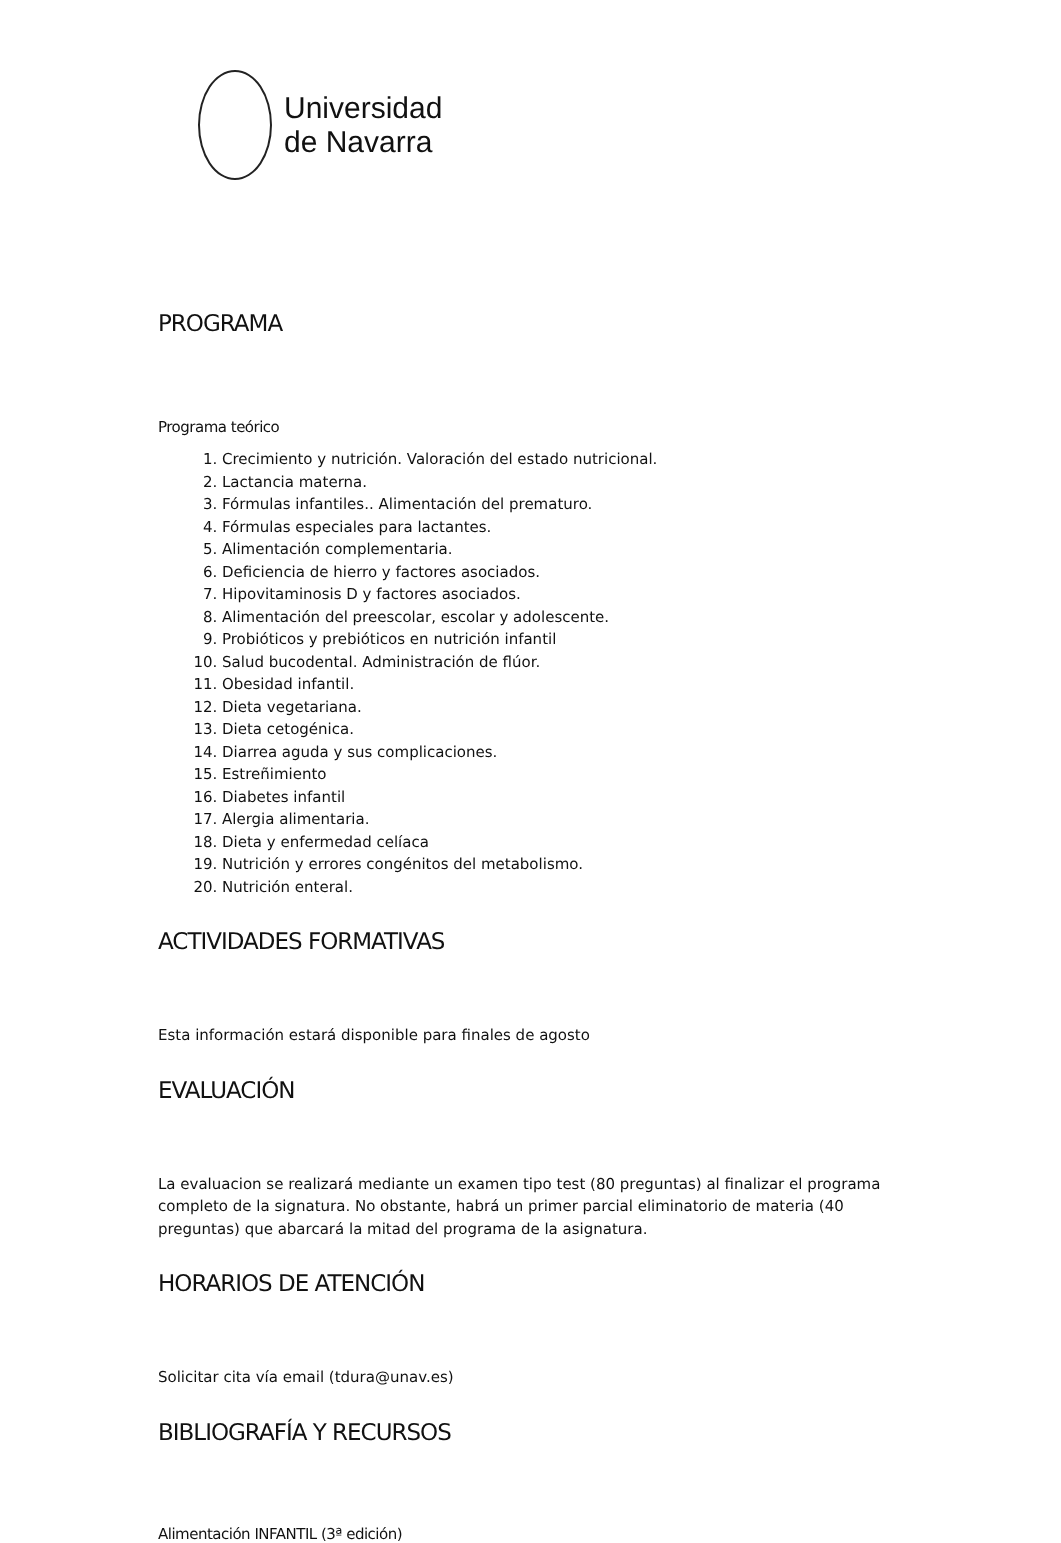Universidad
de Navarra
PROGRAMA
Programa teórico
1. Crecimiento y nutrición. Valoración del estado nutricional.
2. Lactancia materna.
3. Fórmulas infantiles.. Alimentación del prematuro.
4. Fórmulas especiales para lactantes.
5. Alimentación complementaria.
6. Deficiencia de hierro y factores asociados.
7. Hipovitaminosis D y factores asociados.
8. Alimentación del preescolar, escolar y adolescente.
9. Probióticos y prebióticos en nutrición infantil
10. Salud bucodental. Administración de flúor.
11. Obesidad infantil.
12. Dieta vegetariana.
13. Dieta cetogénica.
14. Diarrea aguda y sus complicaciones.
15. Estreñimiento
16. Diabetes infantil
17. Alergia alimentaria.
18. Dieta y enfermedad celíaca
19. Nutrición y errores congénitos del metabolismo.
20. Nutrición enteral.
ACTIVIDADES FORMATIVAS
Esta información estará disponible para finales de agosto
EVALUACIÓN
La evaluacion se realizará mediante un examen tipo test (80 preguntas) al finalizar el programa completo de la signatura. No obstante, habrá un primer parcial eliminatorio de materia (40 preguntas) que abarcará la mitad del programa de la asignatura.
HORARIOS DE ATENCIÓN
Solicitar cita vía email (tdura@unav.es)
BIBLIOGRAFÍA Y RECURSOS
Alimentación INFANTIL (3ª edición)